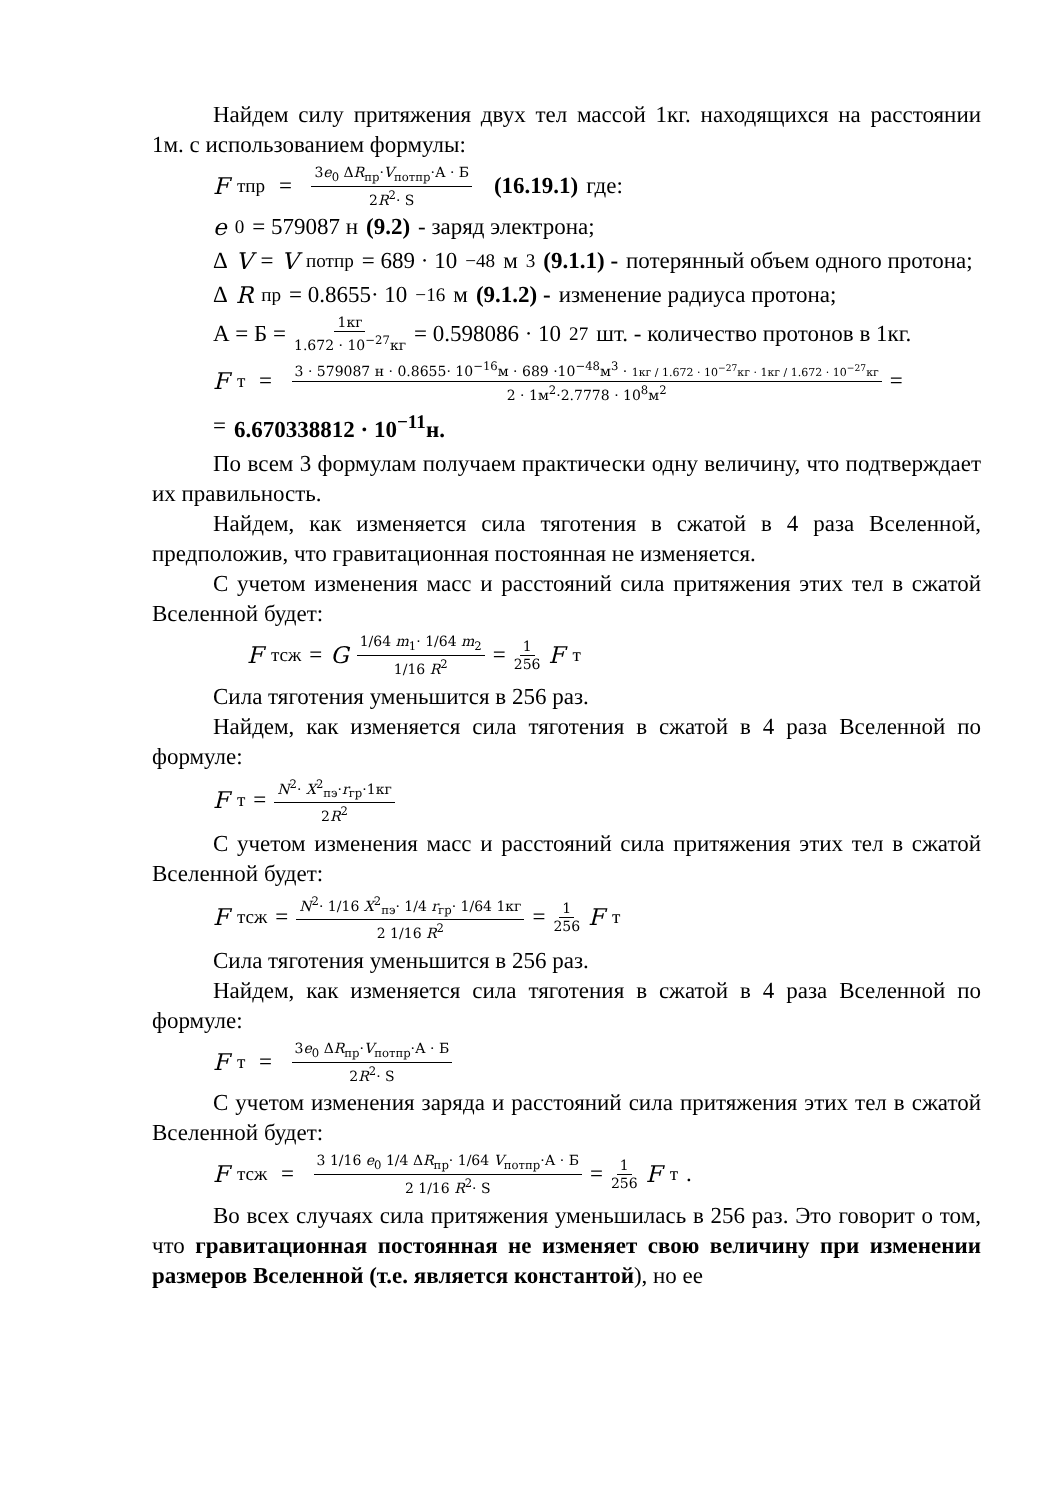Найдем силу притяжения двух тел массой 1кг. находящихся на расстоянии 1м. с использованием формулы:
F<sub>тпр</sub> = 3e<sub>0</sub> ΔR<sub>пр</sub>·V<sub>потпр</sub>·А · Б 2R<sup>2</sup>· S (16.19.1) где:
e<sub>0</sub>= 579087 н (9.2) - заряд электрона;
Δ V = V<sub>потпр</sub> = 689 · 10<sup>−48</sup>м<sup>3</sup> (9.1.1) - потерянный объем одного протона;
Δ R<sub>пр</sub> = 0.8655· 10<sup>−16</sup>м (9.1.2) - изменение радиуса протона;
А = Б = 1кг 1.672 · 10<sup>−27</sup>кг = 0.598086 · 10<sup>27</sup>шт. - количество протонов в 1кг.
F<sub>т</sub> = 3 · 579087 н · 0.8655· 10<sup>−16</sup>м · 689 ·10<sup>−48</sup>м<sup>3</sup> · 1кг / 1.672 · 10<sup>−27</sup>кг · 1кг / 1.672 · 10<sup>−27</sup>кг 2 · 1м<sup>2</sup>·2.7778 · 10<sup>8</sup>м<sup>2</sup> =
= 6.670338812 · 10<sup>−11</sup>н.
По всем 3 формулам получаем практически одну величину, что подтверждает их правильность.
Найдем, как изменяется сила тяготения в сжатой в 4 раза Вселенной, предположив, что гравитационная постоянная не изменяется.
С учетом изменения масс и расстояний сила притяжения этих тел в сжатой Вселенной будет:
F<sub>тсж</sub> = G 1/64 m<sub>1</sub>· 1/64 m<sub>2</sub> 1/16 R<sup>2</sup> = 1 256 F<sub>т</sub>
Сила тяготения уменьшится в 256 раз.
Найдем, как изменяется сила тяготения в сжатой в 4 раза Вселенной по формуле:
F<sub>т</sub> = N<sup>2</sup>· X<sup>2</sup><sub>пэ</sub>·r<sub>гр</sub>·1кг 2R<sup>2</sup>
С учетом изменения масс и расстояний сила притяжения этих тел в сжатой Вселенной будет:
F<sub>тсж</sub> = N<sup>2</sup>· 1/16 X<sup>2</sup><sub>пэ</sub>· 1/4 r<sub>гр</sub>· 1/64 1кг 2 1/16 R<sup>2</sup> = 1 256 F<sub>т</sub>
Сила тяготения уменьшится в 256 раз.
Найдем, как изменяется сила тяготения в сжатой в 4 раза Вселенной по формуле:
F<sub>т</sub> = 3e<sub>0</sub> ΔR<sub>пр</sub>·V<sub>потпр</sub>·А · Б 2R<sup>2</sup>· S
С учетом изменения заряда и расстояний сила притяжения этих тел в сжатой Вселенной будет:
F<sub>тсж</sub> = 3 1/16 e<sub>0</sub> 1/4 ΔR<sub>пр</sub>· 1/64 V<sub>потпр</sub>·А · Б 2 1/16 R<sup>2</sup>· S = 1 256 F<sub>т</sub>.
Во всех случаях сила притяжения уменьшилась в 256 раз. Это говорит о том, что гравитационная постоянная не изменяет свою величину при изменении размеров Вселенной (т.е. является константой), но ее